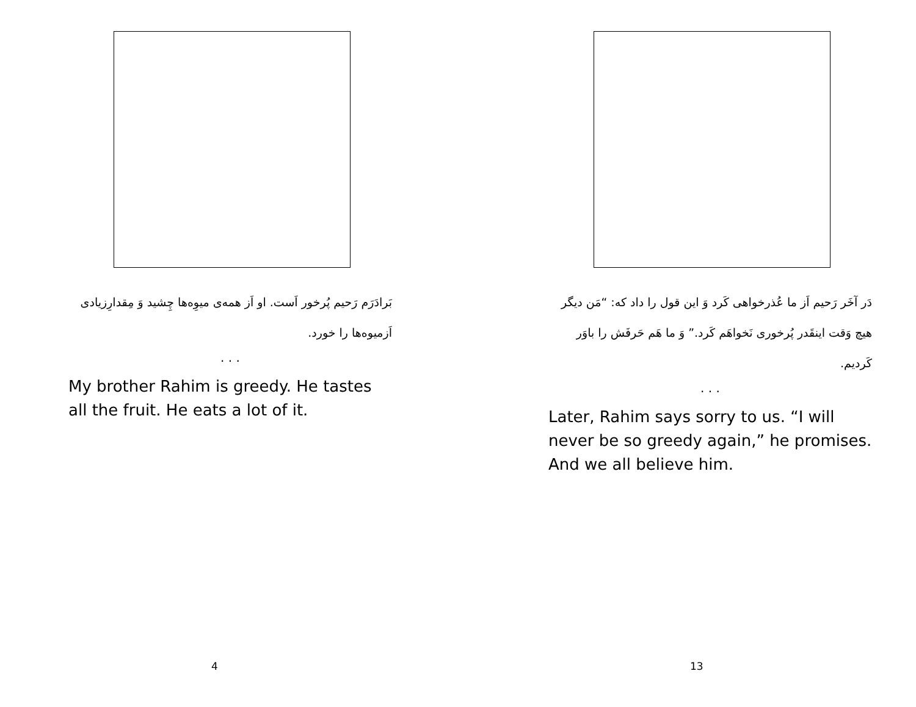بَرادَرَم رَحیم پُرخور اَست. او اَز همه‌ی میوِه‌ها چِشید وَ مِقدارِزیادی اَزمیوه‌ها را خورد.
. . .
My brother Rahim is greedy. He tastes all the fruit. He eats a lot of it.
4
دَر آخَر رَحیم اَز ما عُذرخواهی کَرد وَ این قول را داد که: “مَن دیگر هیچ وَقت اینقَدر پُرخوری نَخواهَم کَرد.” وَ ما هَم حَرفَش را باوَر کَردیم.
. . .
Later, Rahim says sorry to us. “I will never be so greedy again,” he promises. And we all believe him.
13